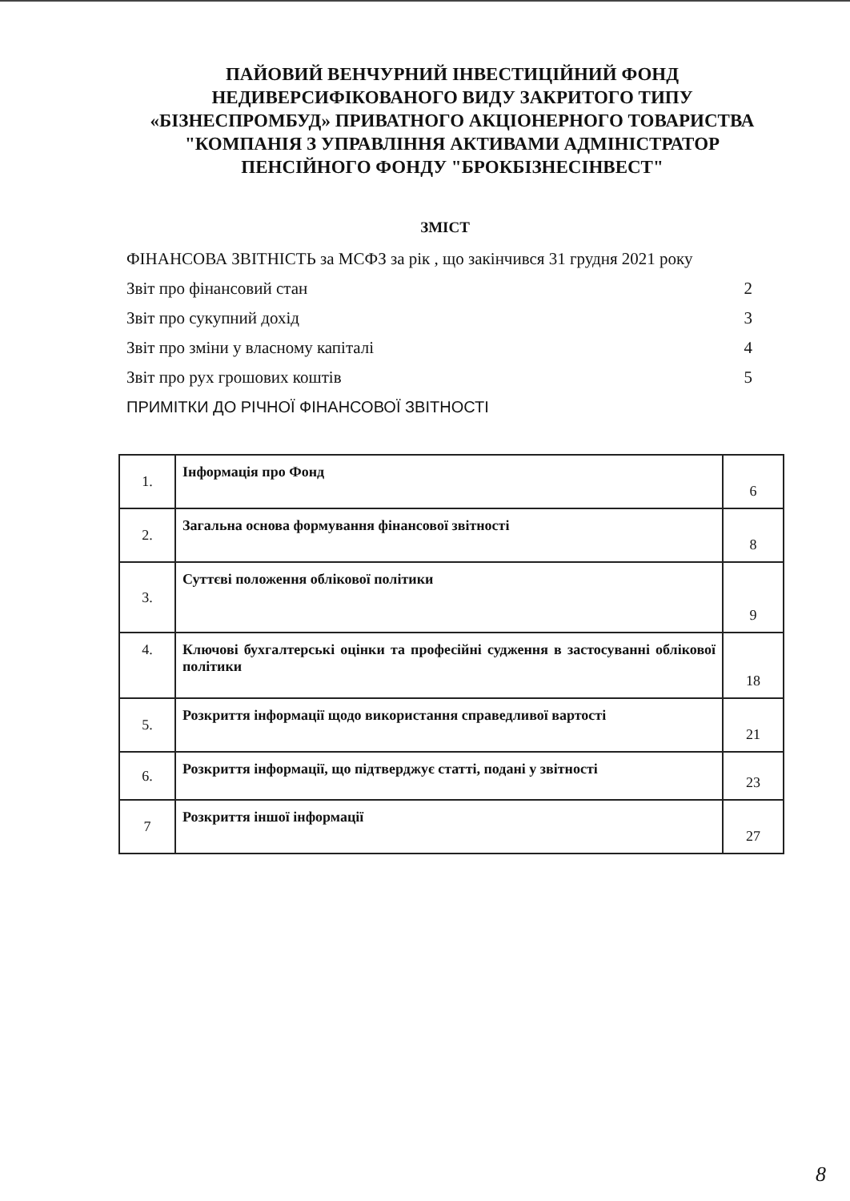ПАЙОВИЙ ВЕНЧУРНИЙ ІНВЕСТИЦІЙНИЙ ФОНД НЕДИВЕРСИФІКОВАНОГО ВИДУ ЗАКРИТОГО ТИПУ «БІЗНЕСПРОМБУД» ПРИВАТНОГО АКЦІОНЕРНОГО ТОВАРИСТВА "КОМПАНІЯ З УПРАВЛІННЯ АКТИВАМИ АДМІНІСТРАТОР ПЕНСІЙНОГО ФОНДУ "БРОКБІЗНЕСІНВЕСТ"
ЗМІСТ
ФІНАНСОВА ЗВІТНІСТЬ за МСФЗ за рік , що закінчився 31 грудня 2021 року
Звіт про фінансовий стан 2
Звіт про сукупний дохід 3
Звіт про зміни у власному капіталі 4
Звіт про рух грошових коштів 5
ПРИМІТКИ ДО РІЧНОЇ ФІНАНСОВОЇ ЗВІТНОСТІ
| 1. | Інформація про Фонд | 6 |
| 2. | Загальна основа формування фінансової звітності | 8 |
| 3. | Суттєві положення облікової політики | 9 |
| 4. | Ключові бухгалтерські оцінки та професійні судження в застосуванні облікової політики | 18 |
| 5. | Розкриття інформації щодо використання справедливої вартості | 21 |
| 6. | Розкриття інформації, що підтверджує статті, подані у звітності | 23 |
| 7 | Розкриття іншої інформації | 27 |
8